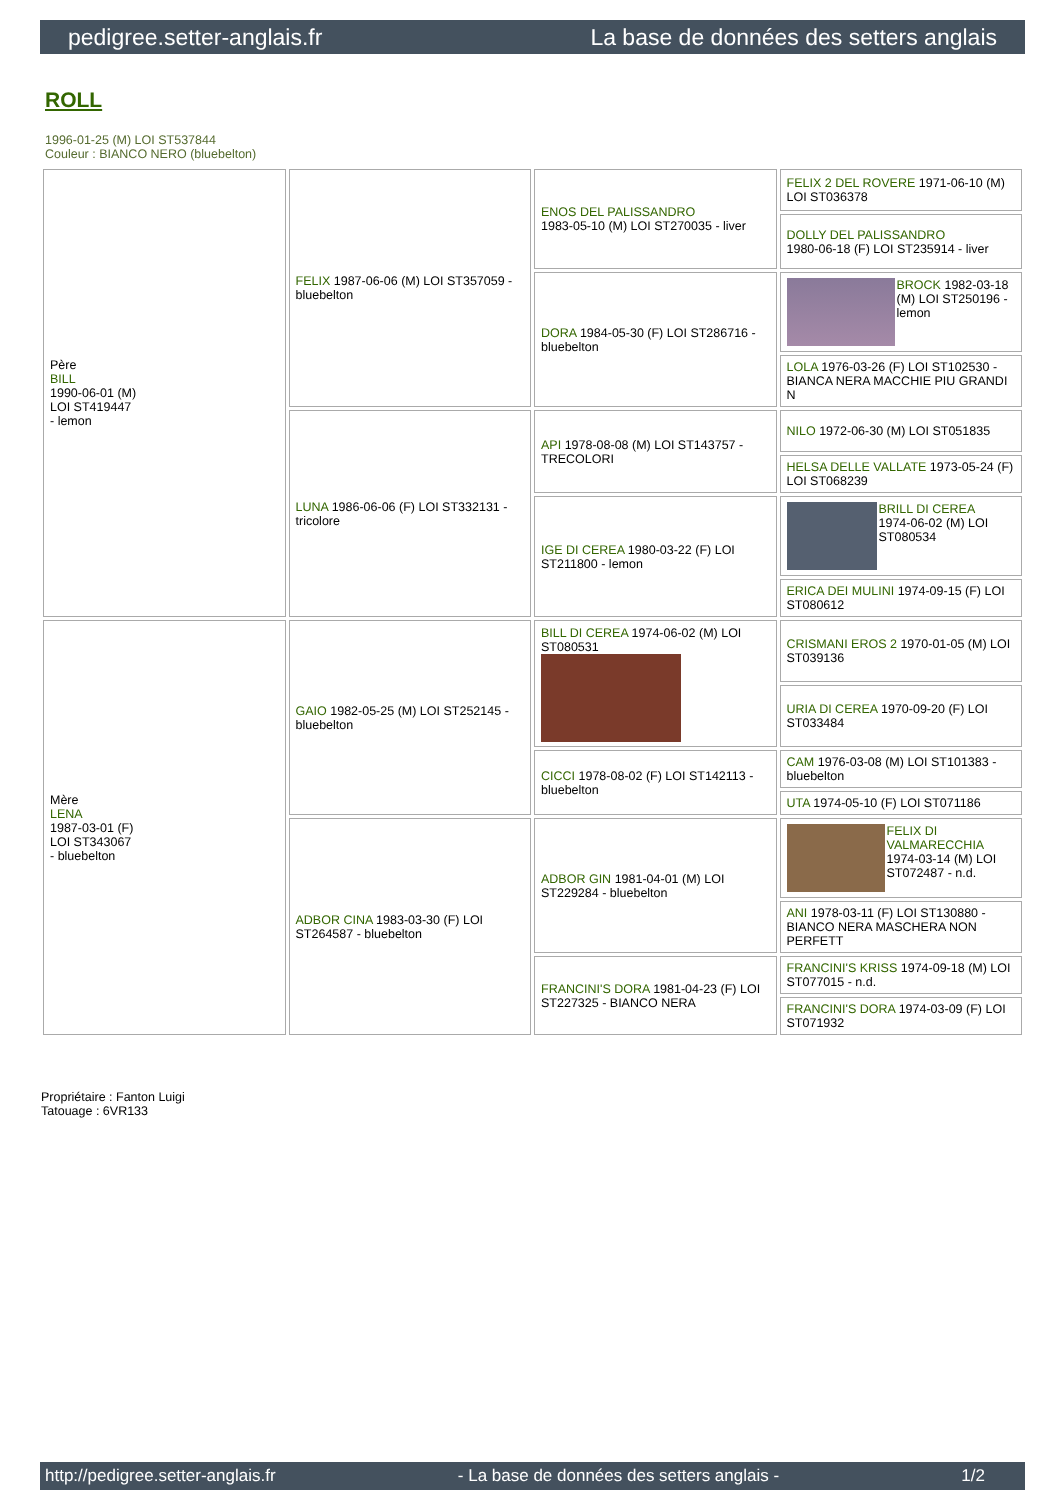pedigree.setter-anglais.fr La base de données des setters anglais
ROLL
1996-01-25 (M) LOI ST537844
Couleur : BIANCO NERO (bluebelton)
| Père BILL 1990-06-01 (M) LOI ST419447 - lemon | FELIX 1987-06-06 (M) LOI ST357059 - bluebelton | ENOS DEL PALISSANDRO 1983-05-10 (M) LOI ST270035 - liver | FELIX 2 DEL ROVERE 1971-06-10 (M) LOI ST036378 |
| | | | DOLLY DEL PALISSANDRO 1980-06-18 (F) LOI ST235914 - liver |
| | | DORA 1984-05-30 (F) LOI ST286716 - bluebelton | BROCK 1982-03-18 (M) LOI ST250196 - lemon |
| | | | LOLA 1976-03-26 (F) LOI ST102530 - BIANCA NERA MACCHIE PIU GRANDI N |
| | LUNA 1986-06-06 (F) LOI ST332131 - tricolore | API 1978-08-08 (M) LOI ST143757 - TRECOLORI | NILO 1972-06-30 (M) LOI ST051835 |
| | | | HELSA DELLE VALLATE 1973-05-24 (F) LOI ST068239 |
| | | IGE DI CEREA 1980-03-22 (F) LOI ST211800 - lemon | BRILL DI CEREA 1974-06-02 (M) LOI ST080534 |
| | | | ERICA DEI MULINI 1974-09-15 (F) LOI ST080612 |
| Mère LENA 1987-03-01 (F) LOI ST343067 - bluebelton | GAIO 1982-05-25 (M) LOI ST252145 - bluebelton | BILL DI CEREA 1974-06-02 (M) LOI ST080531 | CRISMANI EROS 2 1970-01-05 (M) LOI ST039136 |
| | | | URIA DI CEREA 1970-09-20 (F) LOI ST033484 |
| | | CICCI 1978-08-02 (F) LOI ST142113 - bluebelton | CAM 1976-03-08 (M) LOI ST101383 - bluebelton |
| | | | UTA 1974-05-10 (F) LOI ST071186 |
| | ADBOR CINA 1983-03-30 (F) LOI ST264587 - bluebelton | ADBOR GIN 1981-04-01 (M) LOI ST229284 - bluebelton | FELIX DI VALMARECCHIA 1974-03-14 (M) LOI ST072487 - n.d. |
| | | | ANI 1978-03-11 (F) LOI ST130880 - BIANCO NERA MASCHERA NON PERFETT |
| | | FRANCINI'S DORA 1981-04-23 (F) LOI ST227325 - BIANCO NERA | FRANCINI'S KRISS 1974-09-18 (M) LOI ST077015 - n.d. |
| | | | FRANCINI'S DORA 1974-03-09 (F) LOI ST071932 |
Propriétaire : Fanton Luigi
Tatouage : 6VR133
http://pedigree.setter-anglais.fr - La base de données des setters anglais - 1/2